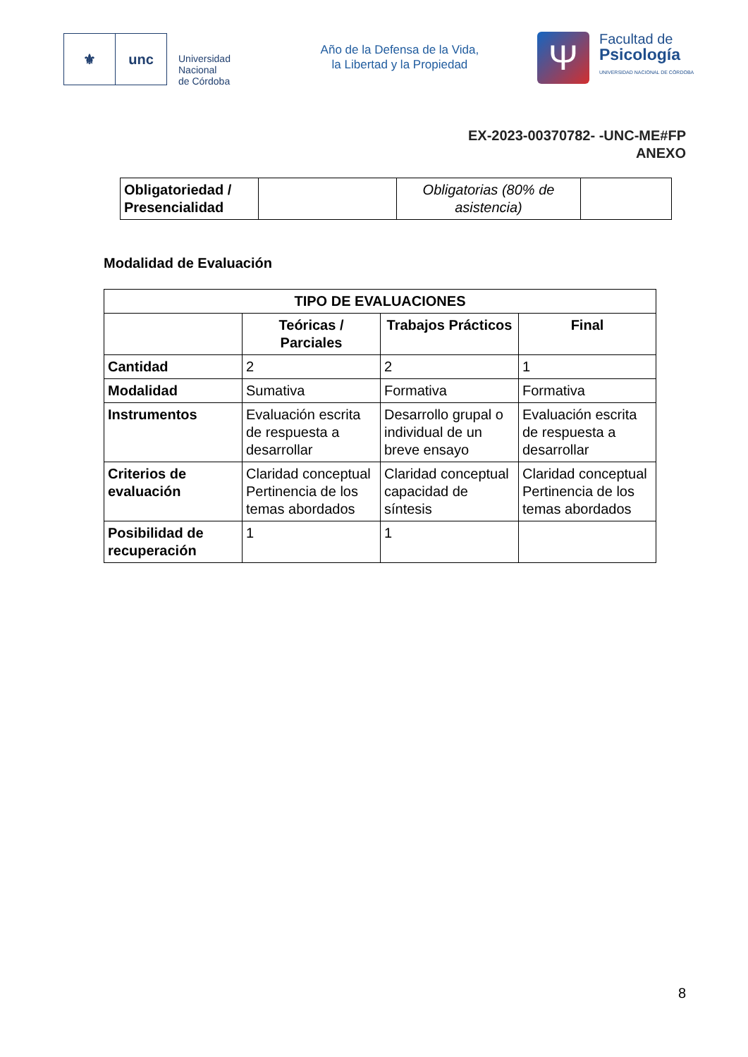⚜ unc
Universidad
Nacional
de Córdoba
Año de la Defensa de la Vida,
la Libertad y la Propiedad
Ψ
Facultad de
Psicología
UNIVERSIDAD NACIONAL DE CÓRDOBA
EX-2023-00370782- -UNC-ME#FP
ANEXO
| Obligatoriedad / Presencialidad | | Obligatorias (80% de asistencia) | |
Modalidad de Evaluación
| TIPO DE EVALUACIONES | | | |
| --- | --- | --- | --- |
| | Teóricas / Parciales | Trabajos Prácticos | Final |
| Cantidad | 2 | 2 | 1 |
| Modalidad | Sumativa | Formativa | Formativa |
| Instrumentos | Evaluación escrita de respuesta a desarrollar | Desarrollo grupal o individual de un breve ensayo | Evaluación escrita de respuesta a desarrollar |
| Criterios de evaluación | Claridad conceptual Pertinencia de los temas abordados | Claridad conceptual capacidad de síntesis | Claridad conceptual Pertinencia de los temas abordados |
| Posibilidad de recuperación | 1 | 1 | |
8